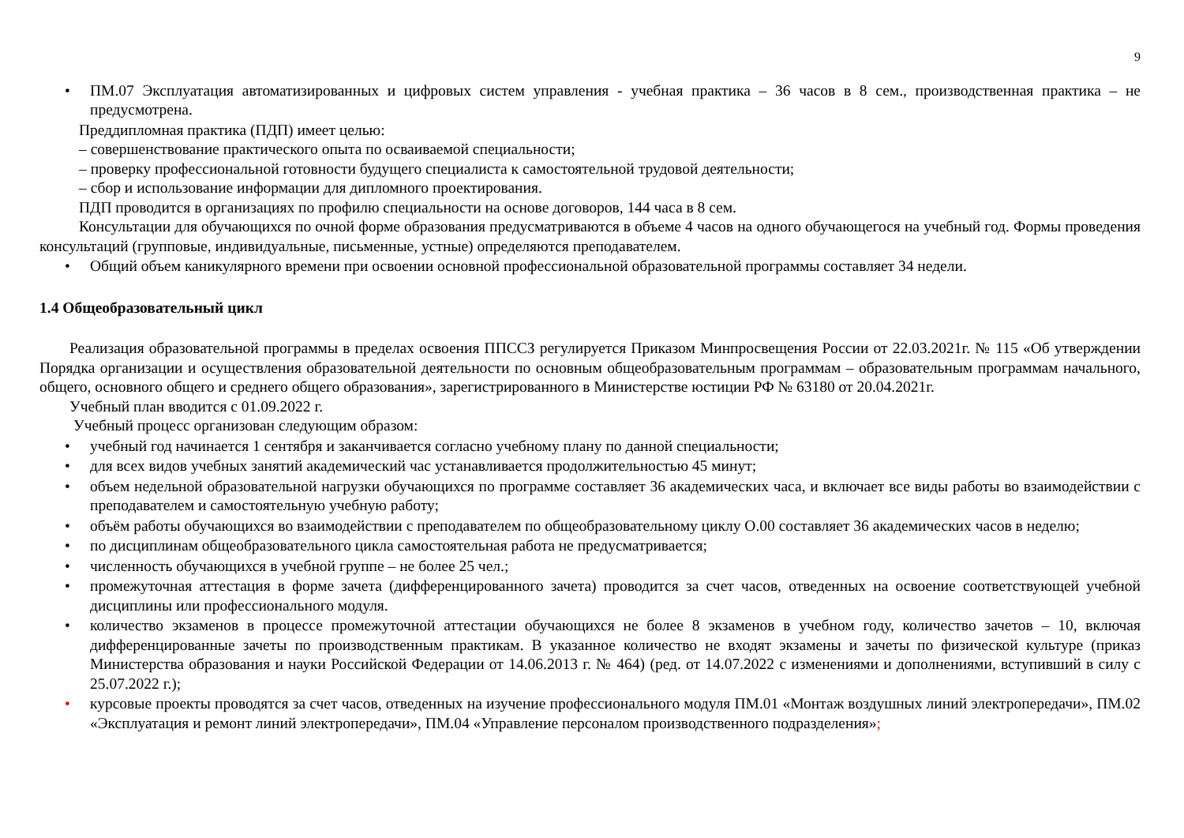9
• ПМ.07 Эксплуатация автоматизированных и цифровых систем управления - учебная практика – 36 часов в 8 сем., производственная практика – не предусмотрена.
Преддипломная практика (ПДП) имеет целью:
– совершенствование практического опыта по осваиваемой специальности;
– проверку профессиональной готовности будущего специалиста к самостоятельной трудовой деятельности;
– сбор и использование информации для дипломного проектирования.
ПДП проводится в организациях по профилю специальности на основе договоров, 144 часа в 8 сем.
Консультации для обучающихся по очной форме образования предусматриваются в объеме 4 часов на одного обучающегося на учебный год. Формы проведения консультаций (групповые, индивидуальные, письменные, устные) определяются преподавателем.
• Общий объем каникулярного времени при освоении основной профессиональной образовательной программы составляет 34 недели.
1.4 Общеобразовательный цикл
Реализация образовательной программы в пределах освоения ППССЗ регулируется Приказом Минпросвещения России от 22.03.2021г. № 115 «Об утверждении Порядка организации и осуществления образовательной деятельности по основным общеобразовательным программам – образовательным программам начального, общего, основного общего и среднего общего образования», зарегистрированного в Министерстве юстиции РФ № 63180 от 20.04.2021г.
Учебный план вводится с 01.09.2022 г.
Учебный процесс организован следующим образом:
• учебный год начинается 1 сентября и заканчивается согласно учебному плану по данной специальности;
• для всех видов учебных занятий академический час устанавливается продолжительностью 45 минут;
• объем недельной образовательной нагрузки обучающихся по программе составляет 36 академических часа, и включает все виды работы во взаимодействии с преподавателем и самостоятельную учебную работу;
• объём работы обучающихся во взаимодействии с преподавателем по общеобразовательному циклу О.00 составляет 36 академических часов в неделю;
• по дисциплинам общеобразовательного цикла самостоятельная работа не предусматривается;
• численность обучающихся в учебной группе – не более 25 чел.;
• промежуточная аттестация в форме зачета (дифференцированного зачета) проводится за счет часов, отведенных на освоение соответствующей учебной дисциплины или профессионального модуля.
• количество экзаменов в процессе промежуточной аттестации обучающихся не более 8 экзаменов в учебном году, количество зачетов – 10, включая дифференцированные зачеты по производственным практикам. В указанное количество не входят экзамены и зачеты по физической культуре (приказ Министерства образования и науки Российской Федерации от 14.06.2013 г. № 464) (ред. от 14.07.2022 с изменениями и дополнениями, вступивший в силу с 25.07.2022 г.);
• курсовые проекты проводятся за счет часов, отведенных на изучение профессионального модуля ПМ.01 «Монтаж воздушных линий электропередачи», ПМ.02 «Эксплуатация и ремонт линий электропередачи», ПМ.04 «Управление персоналом производственного подразделения»;